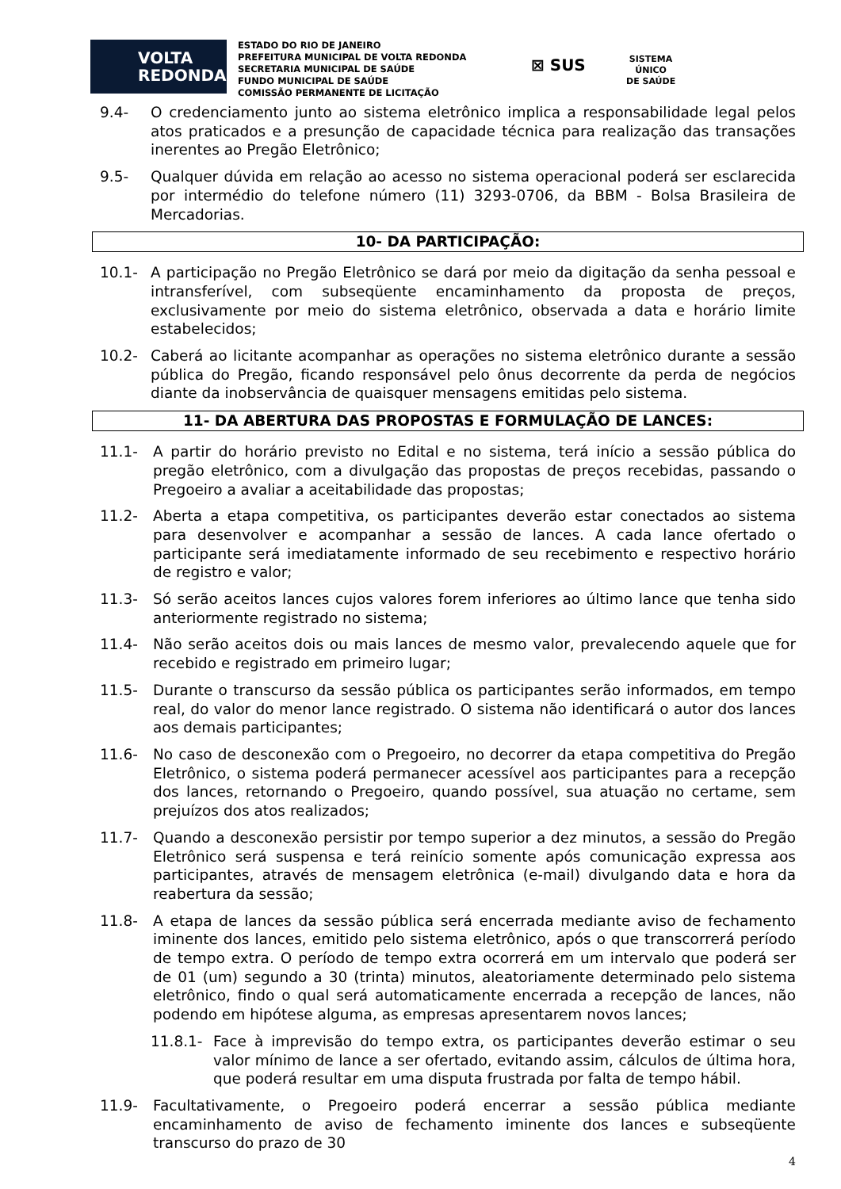VOLTA
REDONDA
ESTADO DO RIO DE JANEIRO
PREFEITURA MUNICIPAL DE VOLTA REDONDA
SECRETARIA MUNICIPAL DE SAÚDE
FUNDO MUNICIPAL DE SAÚDE
COMISSÃO PERMANENTE DE LICITAÇÃO
⊠ SUS
SISTEMA
ÚNICO
DE SAÚDE
9.4- O credenciamento junto ao sistema eletrônico implica a responsabilidade legal pelos atos praticados e a presunção de capacidade técnica para realização das transações inerentes ao Pregão Eletrônico;
9.5- Qualquer dúvida em relação ao acesso no sistema operacional poderá ser esclarecida por intermédio do telefone número (11) 3293-0706, da BBM - Bolsa Brasileira de Mercadorias.
10- DA PARTICIPAÇÃO:
10.1- A participação no Pregão Eletrônico se dará por meio da digitação da senha pessoal e intransferível, com subseqüente encaminhamento da proposta de preços, exclusivamente por meio do sistema eletrônico, observada a data e horário limite estabelecidos;
10.2- Caberá ao licitante acompanhar as operações no sistema eletrônico durante a sessão pública do Pregão, ficando responsável pelo ônus decorrente da perda de negócios diante da inobservância de quaisquer mensagens emitidas pelo sistema.
11- DA ABERTURA DAS PROPOSTAS E FORMULAÇÃO DE LANCES:
11.1- A partir do horário previsto no Edital e no sistema, terá início a sessão pública do pregão eletrônico, com a divulgação das propostas de preços recebidas, passando o Pregoeiro a avaliar a aceitabilidade das propostas;
11.2- Aberta a etapa competitiva, os participantes deverão estar conectados ao sistema para desenvolver e acompanhar a sessão de lances. A cada lance ofertado o participante será imediatamente informado de seu recebimento e respectivo horário de registro e valor;
11.3- Só serão aceitos lances cujos valores forem inferiores ao último lance que tenha sido anteriormente registrado no sistema;
11.4- Não serão aceitos dois ou mais lances de mesmo valor, prevalecendo aquele que for recebido e registrado em primeiro lugar;
11.5- Durante o transcurso da sessão pública os participantes serão informados, em tempo real, do valor do menor lance registrado. O sistema não identificará o autor dos lances aos demais participantes;
11.6- No caso de desconexão com o Pregoeiro, no decorrer da etapa competitiva do Pregão Eletrônico, o sistema poderá permanecer acessível aos participantes para a recepção dos lances, retornando o Pregoeiro, quando possível, sua atuação no certame, sem prejuízos dos atos realizados;
11.7- Quando a desconexão persistir por tempo superior a dez minutos, a sessão do Pregão Eletrônico será suspensa e terá reinício somente após comunicação expressa aos participantes, através de mensagem eletrônica (e-mail) divulgando data e hora da reabertura da sessão;
11.8- A etapa de lances da sessão pública será encerrada mediante aviso de fechamento iminente dos lances, emitido pelo sistema eletrônico, após o que transcorrerá período de tempo extra. O período de tempo extra ocorrerá em um intervalo que poderá ser de 01 (um) segundo a 30 (trinta) minutos, aleatoriamente determinado pelo sistema eletrônico, findo o qual será automaticamente encerrada a recepção de lances, não podendo em hipótese alguma, as empresas apresentarem novos lances;
11.8.1- Face à imprevisão do tempo extra, os participantes deverão estimar o seu valor mínimo de lance a ser ofertado, evitando assim, cálculos de última hora, que poderá resultar em uma disputa frustrada por falta de tempo hábil.
11.9- Facultativamente, o Pregoeiro poderá encerrar a sessão pública mediante encaminhamento de aviso de fechamento iminente dos lances e subseqüente transcurso do prazo de 30
4